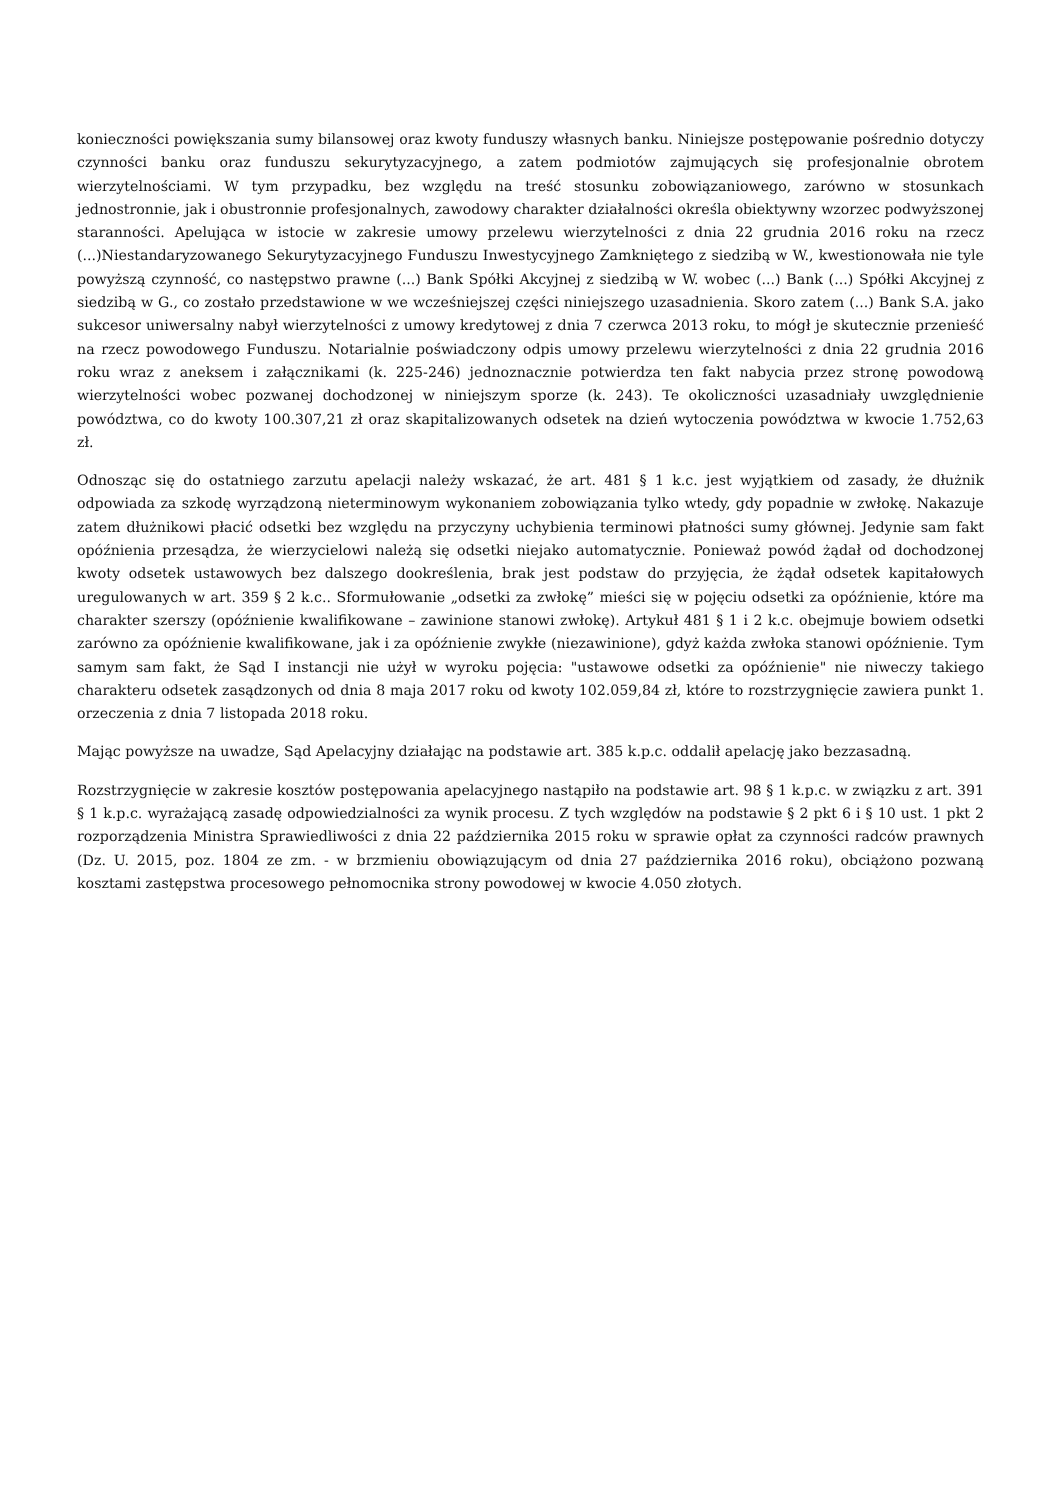konieczności powiększania sumy bilansowej oraz kwoty funduszy własnych banku. Niniejsze postępowanie pośrednio dotyczy czynności banku oraz funduszu sekurytyzacyjnego, a zatem podmiotów zajmujących się profesjonalnie obrotem wierzytelnościami. W tym przypadku, bez względu na treść stosunku zobowiązaniowego, zarówno w stosunkach jednostronnie, jak i obustronnie profesjonalnych, zawodowy charakter działalności określa obiektywny wzorzec podwyższonej staranności. Apelująca w istocie w zakresie umowy przelewu wierzytelności z dnia 22 grudnia 2016 roku na rzecz (...)Niestandaryzowanego Sekurytyzacyjnego Funduszu Inwestycyjnego Zamkniętego z siedzibą w W., kwestionowała nie tyle powyższą czynność, co następstwo prawne (...) Bank Spółki Akcyjnej z siedzibą w W. wobec (...) Bank (...) Spółki Akcyjnej z siedzibą w G., co zostało przedstawione w we wcześniejszej części niniejszego uzasadnienia. Skoro zatem (...) Bank S.A. jako sukcesor uniwersalny nabył wierzytelności z umowy kredytowej z dnia 7 czerwca 2013 roku, to mógł je skutecznie przenieść na rzecz powodowego Funduszu. Notarialnie poświadczony odpis umowy przelewu wierzytelności z dnia 22 grudnia 2016 roku wraz z aneksem i załącznikami (k. 225-246) jednoznacznie potwierdza ten fakt nabycia przez stronę powodową wierzytelności wobec pozwanej dochodzonej w niniejszym sporze (k. 243). Te okoliczności uzasadniały uwzględnienie powództwa, co do kwoty 100.307,21 zł oraz skapitalizowanych odsetek na dzień wytoczenia powództwa w kwocie 1.752,63 zł.
Odnosząc się do ostatniego zarzutu apelacji należy wskazać, że art. 481 § 1 k.c. jest wyjątkiem od zasady, że dłużnik odpowiada za szkodę wyrządzoną nieterminowym wykonaniem zobowiązania tylko wtedy, gdy popadnie w zwłokę. Nakazuje zatem dłużnikowi płacić odsetki bez względu na przyczyny uchybienia terminowi płatności sumy głównej. Jedynie sam fakt opóźnienia przesądza, że wierzycielowi należą się odsetki niejako automatycznie. Ponieważ powód żądał od dochodzonej kwoty odsetek ustawowych bez dalszego dookreślenia, brak jest podstaw do przyjęcia, że żądał odsetek kapitałowych uregulowanych w art. 359 § 2 k.c.. Sformułowanie „odsetki za zwłokę” mieści się w pojęciu odsetki za opóźnienie, które ma charakter szerszy (opóźnienie kwalifikowane – zawinione stanowi zwłokę). Artykuł 481 § 1 i 2 k.c. obejmuje bowiem odsetki zarówno za opóźnienie kwalifikowane, jak i za opóźnienie zwykłe (niezawinione), gdyż każda zwłoka stanowi opóźnienie. Tym samym sam fakt, że Sąd I instancji nie użył w wyroku pojęcia: "ustawowe odsetki za opóźnienie" nie niweczy takiego charakteru odsetek zasądzonych od dnia 8 maja 2017 roku od kwoty 102.059,84 zł, które to rozstrzygnięcie zawiera punkt 1. orzeczenia z dnia 7 listopada 2018 roku.
Mając powyższe na uwadze, Sąd Apelacyjny działając na podstawie art. 385 k.p.c. oddalił apelację jako bezzasadną.
Rozstrzygnięcie w zakresie kosztów postępowania apelacyjnego nastąpiło na podstawie art. 98 § 1 k.p.c. w związku z art. 391 § 1 k.p.c. wyrażającą zasadę odpowiedzialności za wynik procesu. Z tych względów na podstawie § 2 pkt 6 i § 10 ust. 1 pkt 2 rozporządzenia Ministra Sprawiedliwości z dnia 22 października 2015 roku w sprawie opłat za czynności radców prawnych (Dz. U. 2015, poz. 1804 ze zm. - w brzmieniu obowiązującym od dnia 27 października 2016 roku), obciążono pozwaną kosztami zastępstwa procesowego pełnomocnika strony powodowej w kwocie 4.050 złotych.